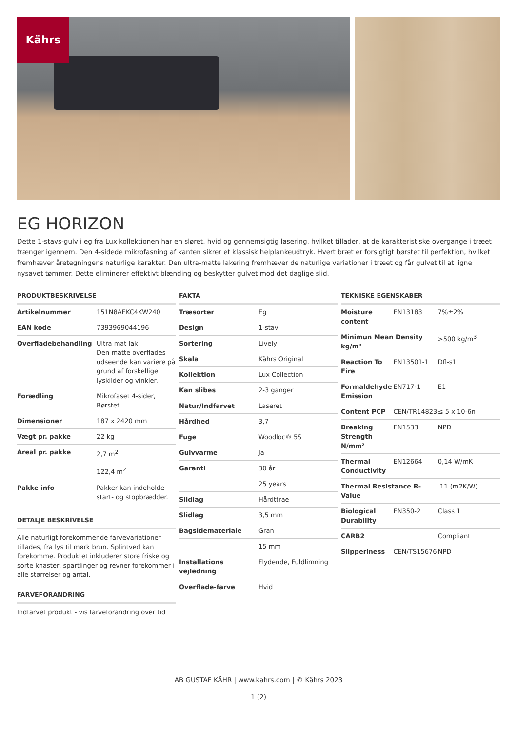Kährs
EG HORIZON
Dette 1-stavs-gulv i eg fra Lux kollektionen har en sløret, hvid og gennemsigtig lasering, hvilket tillader, at de karakteristiske overgange i træet trænger igennem. Den 4-sidede mikrofasning af kanten sikrer et klassisk helplankeudtryk. Hvert bræt er forsigtigt børstet til perfektion, hvilket fremhæver åretegningens naturlige karakter. Den ultra-matte lakering fremhæver de naturlige variationer i træet og får gulvet til at ligne nysavet tømmer. Dette eliminerer effektivt blænding og beskytter gulvet mod det daglige slid.
PRODUKTBESKRIVELSE
| Artikelnummer | 151N8AEKC4KW240 |
| EAN kode | 7393969044196 |
| Overfladebehandling | Ultra mat lak Den matte overflades udseende kan variere på grund af forskellige lyskilder og vinkler. |
| Forædling | Mikrofaset 4-sider, Børstet |
| Dimensioner | 187 x 2420 mm |
| Vægt pr. pakke | 22 kg |
| Areal pr. pakke | 2,7 m<sup>2</sup> |
| | 122,4 m<sup>2</sup> |
| Pakke info | Pakker kan indeholde start- og stopbrædder. |
DETALJE BESKRIVELSE
Alle naturligt forekommende farvevariationer tillades, fra lys til mørk brun. Splintved kan forekomme. Produktet inkluderer store friske og sorte knaster, spartlinger og revner forekommer i alle størrelser og antal.
FARVEFORANDRING
Indfarvet produkt - vis farveforandring over tid
FAKTA
| Træsorter | Eg |
| Design | 1-stav |
| Sortering | Lively |
| Skala | Kährs Original |
| Kollektion | Lux Collection |
| Kan slibes | 2-3 ganger |
| Natur/Indfarvet | Laseret |
| Hårdhed | 3,7 |
| Fuge | Woodloc® 5S |
| Gulvvarme | Ja |
| Garanti | 30 år |
| | 25 years |
| Slidlag | Hårdttrae |
| Slidlag | 3,5 mm |
| Bagsidemateriale | Gran |
| | 15 mm |
| Installations vejledning | Flydende, Fuldlimning |
| Overflade-farve | Hvid |
TEKNISKE EGENSKABER
| Moisture content | EN13183 | 7%±2% |
| Minimun Mean Density kg/m³ | | >500 kg/m<sup>3</sup> |
| Reaction To Fire | EN13501-1 | Dfl-s1 |
| Formaldehyde Emission | EN717-1 | E1 |
| Content PCP | CEN/TR14823 | ≤ 5 x 10-6n |
| Breaking Strength N/mm² | EN1533 | NPD |
| Thermal Conductivity | EN12664 | 0,14 W/mK |
| Thermal Resistance R-Value | | .11 (m2K/W) |
| Biological Durability | EN350-2 | Class 1 |
| CARB2 | | Compliant |
| Slipperiness | CEN/TS15676 | NPD |
AB GUSTAF KÄHR | www.kahrs.com | © Kährs 2023
1 (2)